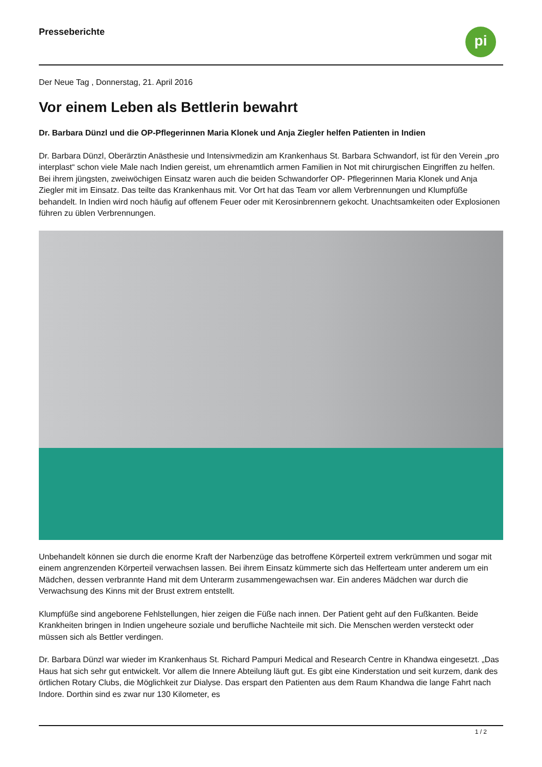Presseberichte
pi
Der Neue Tag , Donnerstag, 21. April 2016
Vor einem Leben als Bettlerin bewahrt
Dr. Barbara Dünzl und die OP-Pflegerinnen Maria Klonek und Anja Ziegler helfen Patienten in Indien
Dr. Barbara Dünzl, Oberärztin Anästhesie und Intensivmedizin am Krankenhaus St. Barbara Schwandorf, ist für den Verein „pro interplast“ schon viele Male nach Indien gereist, um ehrenamtlich armen Familien in Not mit chirurgischen Eingriffen zu helfen. Bei ihrem jüngsten, zweiwöchigen Einsatz waren auch die beiden Schwandorfer OP- Pflegerinnen Maria Klonek und Anja Ziegler mit im Einsatz. Das teilte das Krankenhaus mit. Vor Ort hat das Team vor allem Verbrennungen und Klumpfüße behandelt. In Indien wird noch häufig auf offenem Feuer oder mit Kerosinbrennern gekocht. Unachtsamkeiten oder Explosionen führen zu üblen Verbrennungen.
Unbehandelt können sie durch die enorme Kraft der Narbenzüge das betroffene Körperteil extrem verkrümmen und sogar mit einem angrenzenden Körperteil verwachsen lassen. Bei ihrem Einsatz kümmerte sich das Helferteam unter anderem um ein Mädchen, dessen verbrannte Hand mit dem Unterarm zusammengewachsen war. Ein anderes Mädchen war durch die Verwachsung des Kinns mit der Brust extrem entstellt.
Klumpfüße sind angeborene Fehlstellungen, hier zeigen die Füße nach innen. Der Patient geht auf den Fußkanten. Beide Krankheiten bringen in Indien ungeheure soziale und berufliche Nachteile mit sich. Die Menschen werden versteckt oder müssen sich als Bettler verdingen.
Dr. Barbara Dünzl war wieder im Krankenhaus St. Richard Pampuri Medical and Research Centre in Khandwa eingesetzt. „Das Haus hat sich sehr gut entwickelt. Vor allem die Innere Abteilung läuft gut. Es gibt eine Kinderstation und seit kurzem, dank des örtlichen Rotary Clubs, die Möglichkeit zur Dialyse. Das erspart den Patienten aus dem Raum Khandwa die lange Fahrt nach Indore. Dorthin sind es zwar nur 130 Kilometer, es
1 / 2